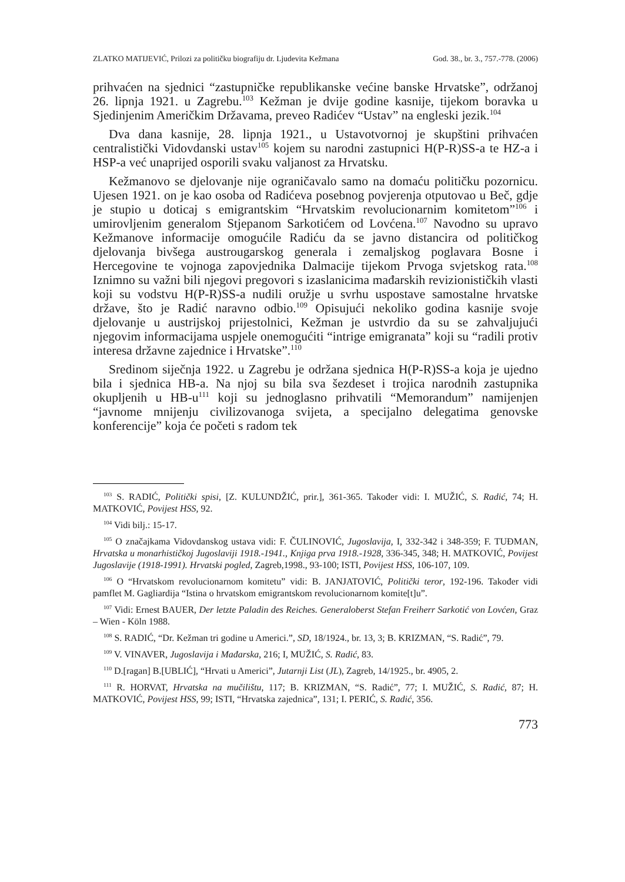ZLATKO MATIJEVIĆ, Prilozi za političku biografiju dr. Ljudevita Kežmana God. 38., br. 3., 757.-778. (2006)
prihvaćen na sjednici “zastupničke republikanske većine banske Hrvatske”, održanoj 26. lipnja 1921. u Zagrebu.<sup>103</sup> Kežman je dvije godine kasnije, tijekom boravka u Sjedinjenim Američkim Državama, preveo Radićev “Ustav” na engleski jezik.<sup>104</sup>
Dva dana kasnije, 28. lipnja 1921., u Ustavotvornoj je skupštini prihvaćen centralistički Vidovdanski ustav<sup>105</sup> kojem su narodni zastupnici H(P-R)SS-a te HZ-a i HSP-a već unaprijed osporili svaku valjanost za Hrvatsku.
Kežmanovo se djelovanje nije ograničavalo samo na domaću političku pozornicu. Ujesen 1921. on je kao osoba od Radićeva posebnog povjerenja otputovao u Beč, gdje je stupio u doticaj s emigrantskim “Hrvatskim revolucionarnim komitetom”<sup>106</sup> i umirovljenim generalom Stjepanom Sarkotićem od Lovćena.<sup>107</sup> Navodno su upravo Kežmanove informacije omogućile Radiću da se javno distancira od političkog djelovanja bivšega austrougarskog generala i zemaljskog poglavara Bosne i Hercegovine te vojnoga zapovjednika Dalmacije tijekom Prvoga svjetskog rata.<sup>108</sup> Iznimno su važni bili njegovi pregovori s izaslanicima mađarskih revizionističkih vlasti koji su vodstvu H(P-R)SS-a nudili oružje u svrhu uspostave samostalne hrvatske države, što je Radić naravno odbio.<sup>109</sup> Opisujući nekoliko godina kasnije svoje djelovanje u austrijskoj prijestolnici, Kežman je ustvrdio da su se zahvaljujući njegovim informacijama uspjele onemogućiti “intrige emigranata” koji su “radili protiv interesa državne zajednice i Hrvatske”.<sup>110</sup>
Sredinom siječnja 1922. u Zagrebu je održana sjednica H(P-R)SS-a koja je ujedno bila i sjednica HB-a. Na njoj su bila sva šezdeset i trojica narodnih zastupnika okupljenih u HB-u<sup>111</sup> koji su jednoglasno prihvatili “Memorandum” namijenjen “javnome mnijenju civilizovanoga svijeta, a specijalno delegatima genovske konferencije” koja će početi s radom tek
<sup>103</sup> S. RADIĆ, Politički spisi, [Z. KULUNDŽIĆ, prir.], 361-365. Također vidi: I. MUŽIĆ, S. Radić, 74; H. MATKOVIĆ, Povijest HSS, 92.
<sup>104</sup> Vidi bilj.: 15-17.
<sup>105</sup> O značajkama Vidovdanskog ustava vidi: F. ČULINOVIĆ, Jugoslavija, I, 332-342 i 348-359; F. TUĐMAN, Hrvatska u monarhističkoj Jugoslaviji 1918.-1941., Knjiga prva 1918.-1928, 336-345, 348; H. MATKOVIĆ, Povijest Jugoslavije (1918-1991). Hrvatski pogled, Zagreb,1998., 93-100; ISTI, Povijest HSS, 106-107, 109.
<sup>106</sup> O “Hrvatskom revolucionarnom komitetu” vidi: B. JANJATOVIĆ, Politički teror, 192-196. Također vidi pamflet M. Gagliardija “Istina o hrvatskom emigrantskom revolucionarnom komite[t]u”.
<sup>107</sup> Vidi: Ernest BAUER, Der letzte Paladin des Reiches. Generaloberst Stefan Freiherr Sarkotić von Lovćen, Graz – Wien - Köln 1988.
<sup>108</sup> S. RADIĆ, “Dr. Kežman tri godine u Americi.”, SD, 18/1924., br. 13, 3; B. KRIZMAN, “S. Radić”, 79.
<sup>109</sup> V. VINAVER, Jugoslavija i Mađarska, 216; I, MUŽIĆ, S. Radić, 83.
<sup>110</sup> D.[ragan] B.[UBLIĆ], “Hrvati u Americi”, Jutarnji List (JL), Zagreb, 14/1925., br. 4905, 2.
<sup>111</sup> R. HORVAT, Hrvatska na mučilištu, 117; B. KRIZMAN, “S. Radić”, 77; I. MUŽIĆ, S. Radić, 87; H. MATKOVIĆ, Povijest HSS, 99; ISTI, “Hrvatska zajednica”, 131; I. PERIĆ, S. Radić, 356.
773